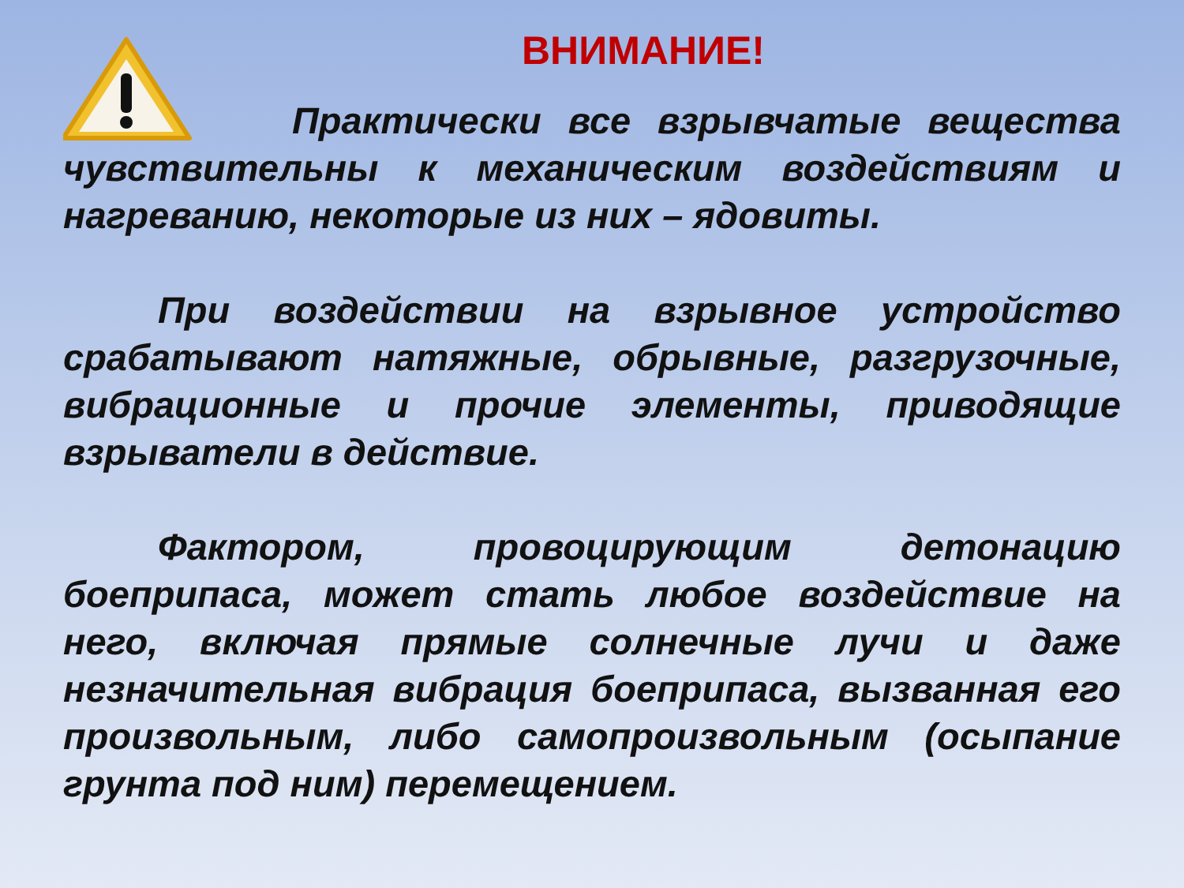ВНИМАНИЕ!
Практически все взрывчатые вещества чувствительны к механическим воздействиям и нагреванию, некоторые из них – ядовиты.
При воздействии на взрывное устройство срабатывают натяжные, обрывные, разгрузочные, вибрационные и прочие элементы, приводящие взрыватели в действие.
Фактором, провоцирующим детонацию боеприпаса, может стать любое воздействие на него, включая прямые солнечные лучи и даже незначительная вибрация боеприпаса, вызванная его произвольным, либо самопроизвольным (осыпание грунта под ним) перемещением.